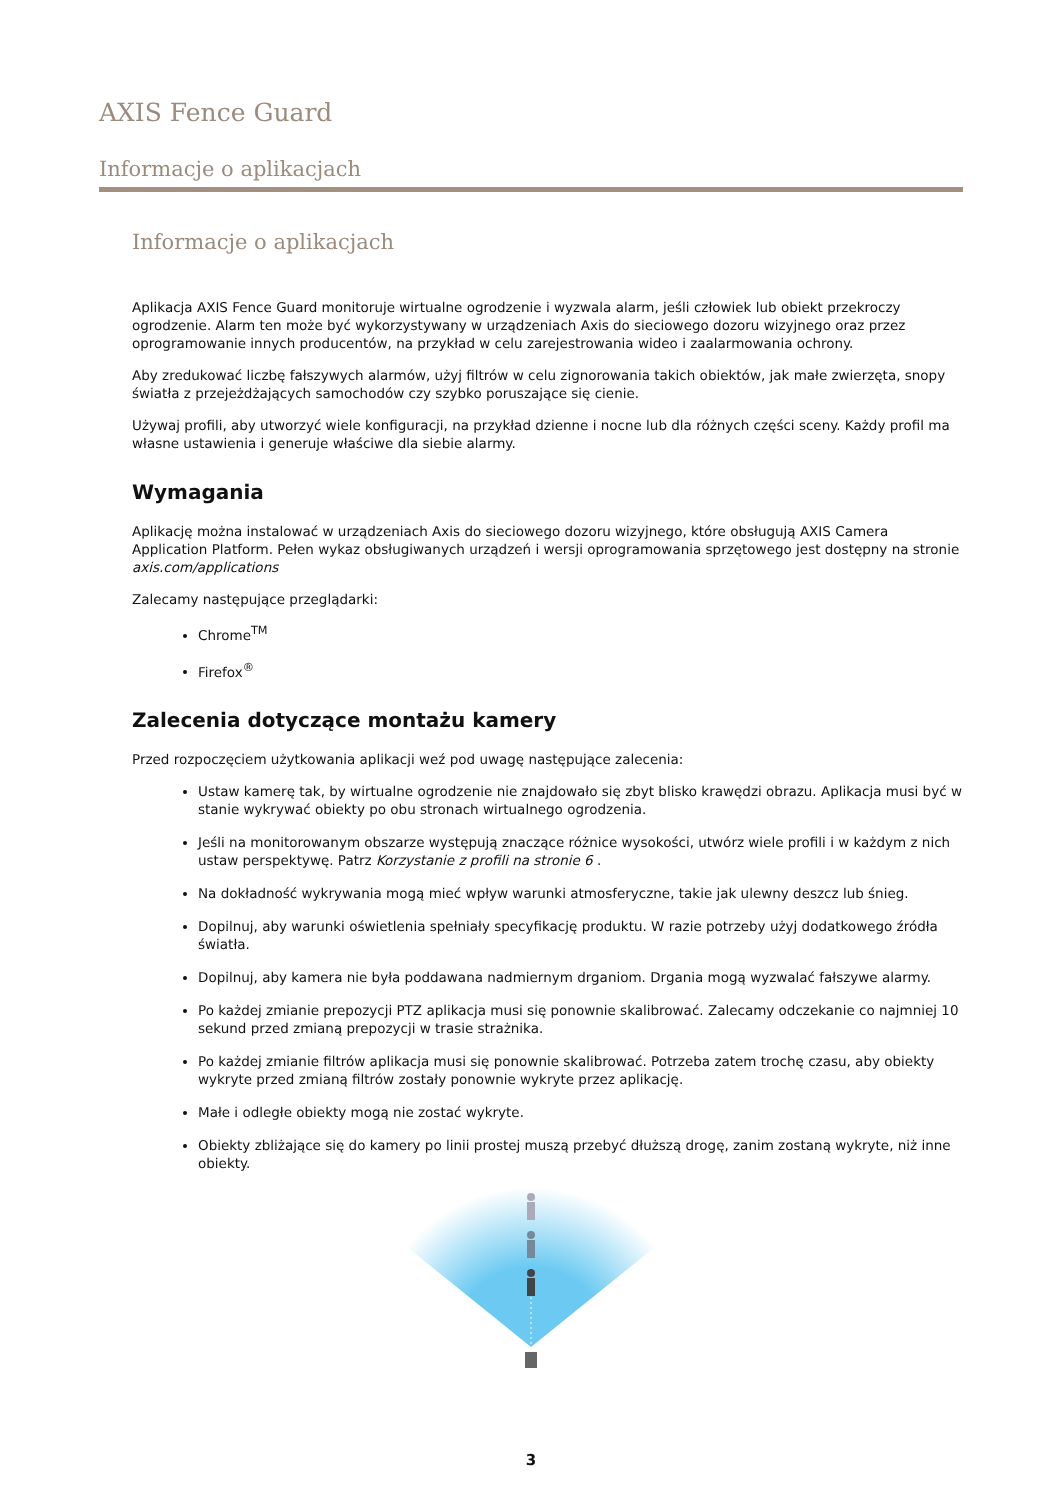AXIS Fence Guard
Informacje o aplikacjach
Informacje o aplikacjach
Aplikacja AXIS Fence Guard monitoruje wirtualne ogrodzenie i wyzwala alarm, jeśli człowiek lub obiekt przekroczy ogrodzenie. Alarm ten może być wykorzystywany w urządzeniach Axis do sieciowego dozoru wizyjnego oraz przez oprogramowanie innych producentów, na przykład w celu zarejestrowania wideo i zaalarmowania ochrony.
Aby zredukować liczbę fałszywych alarmów, użyj filtrów w celu zignorowania takich obiektów, jak małe zwierzęta, snopy światła z przejeżdżających samochodów czy szybko poruszające się cienie.
Używaj profili, aby utworzyć wiele konfiguracji, na przykład dzienne i nocne lub dla różnych części sceny. Każdy profil ma własne ustawienia i generuje właściwe dla siebie alarmy.
Wymagania
Aplikację można instalować w urządzeniach Axis do sieciowego dozoru wizyjnego, które obsługują AXIS Camera Application Platform. Pełen wykaz obsługiwanych urządzeń i wersji oprogramowania sprzętowego jest dostępny na stronie axis.com/applications
Zalecamy następujące przeglądarki:
Chrome<sup>TM</sup>
Firefox<sup>®</sup>
Zalecenia dotyczące montażu kamery
Przed rozpoczęciem użytkowania aplikacji weź pod uwagę następujące zalecenia:
Ustaw kamerę tak, by wirtualne ogrodzenie nie znajdowało się zbyt blisko krawędzi obrazu. Aplikacja musi być w stanie wykrywać obiekty po obu stronach wirtualnego ogrodzenia.
Jeśli na monitorowanym obszarze występują znaczące różnice wysokości, utwórz wiele profili i w każdym z nich ustaw perspektywę. Patrz Korzystanie z profili na stronie 6 .
Na dokładność wykrywania mogą mieć wpływ warunki atmosferyczne, takie jak ulewny deszcz lub śnieg.
Dopilnuj, aby warunki oświetlenia spełniały specyfikację produktu. W razie potrzeby użyj dodatkowego źródła światła.
Dopilnuj, aby kamera nie była poddawana nadmiernym drganiom. Drgania mogą wyzwalać fałszywe alarmy.
Po każdej zmianie prepozycji PTZ aplikacja musi się ponownie skalibrować. Zalecamy odczekanie co najmniej 10 sekund przed zmianą prepozycji w trasie strażnika.
Po każdej zmianie filtrów aplikacja musi się ponownie skalibrować. Potrzeba zatem trochę czasu, aby obiekty wykryte przed zmianą filtrów zostały ponownie wykryte przez aplikację.
Małe i odległe obiekty mogą nie zostać wykryte.
Obiekty zbliżające się do kamery po linii prostej muszą przebyć dłuższą drogę, zanim zostaną wykryte, niż inne obiekty.
3